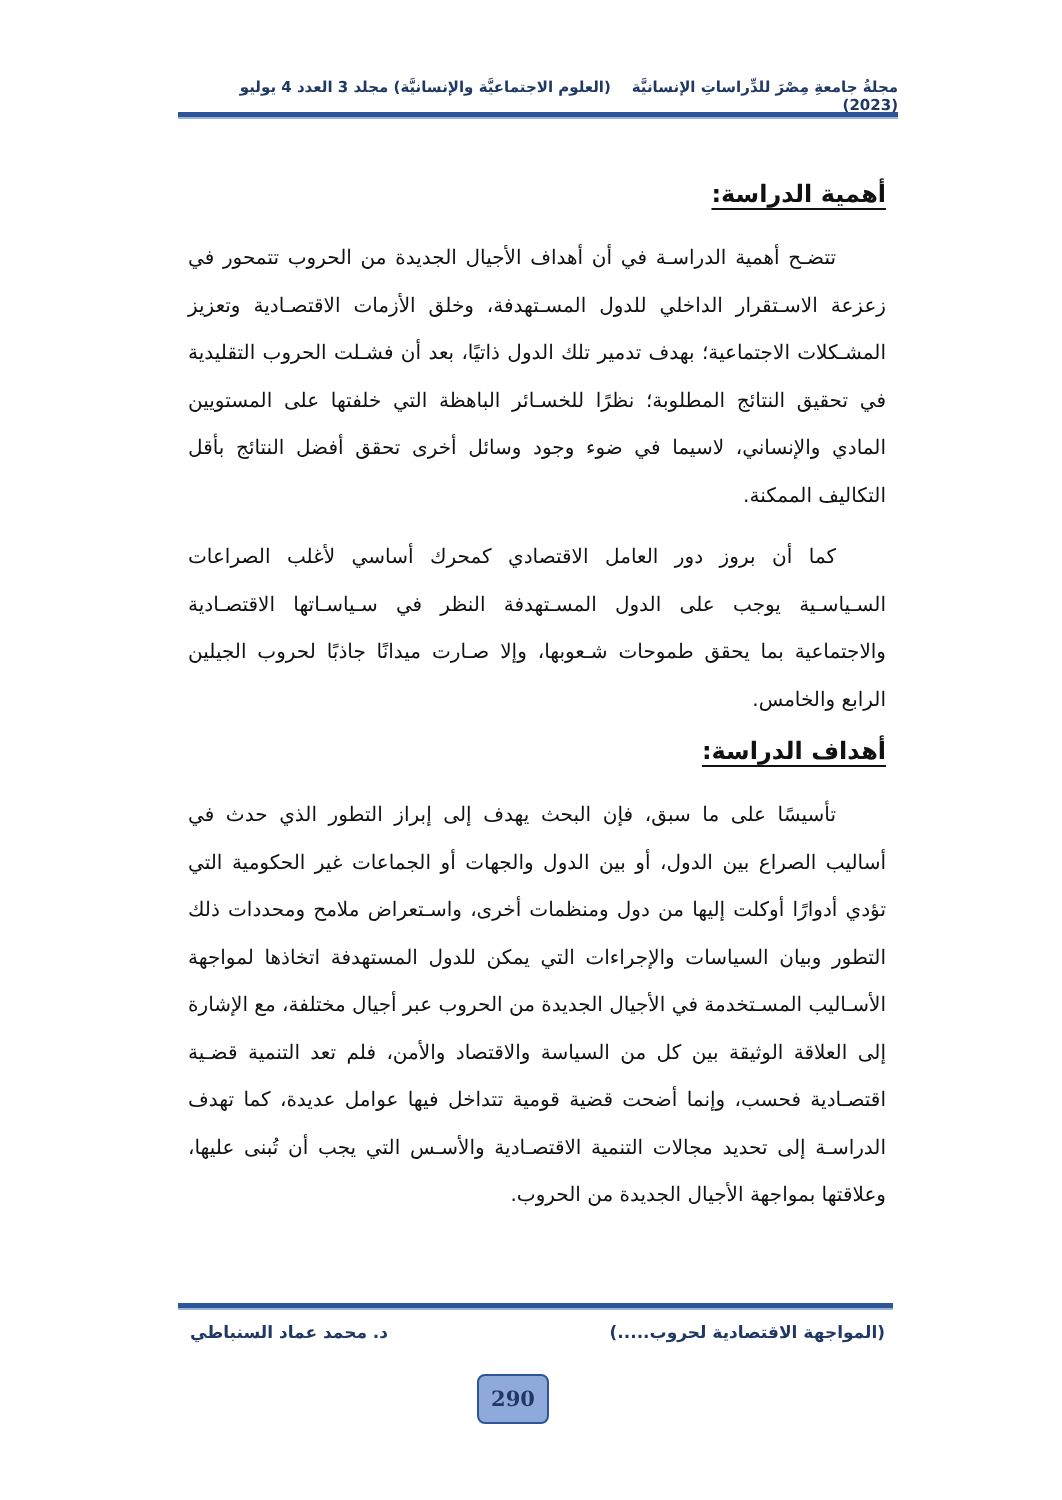مجلةُ جامعةِ مِصْرَ للدِّراساتِ الإنسانيَّة (العلوم الاجتماعيَّة والإنسانيَّة) مجلد 3 العدد 4 يوليو (2023)
أهمية الدراسة:
تتضـح أهمية الدراسـة في أن أهداف الأجيال الجديدة من الحروب تتمحور في زعزعة الاسـتقرار الداخلي للدول المسـتهدفة، وخلق الأزمات الاقتصـادية وتعزيز المشـكلات الاجتماعية؛ بهدف تدمير تلك الدول ذاتيًا، بعد أن فشـلت الحروب التقليدية في تحقيق النتائج المطلوبة؛ نظرًا للخسـائر الباهظة التي خلفتها على المستويين المادي والإنساني، لاسيما في ضوء وجود وسائل أخرى تحقق أفضل النتائج بأقل التكاليف الممكنة.
كما أن بروز دور العامل الاقتصادي كمحرك أساسي لأغلب الصراعات السـياسـية يوجب على الدول المسـتهدفة النظر في سـياسـاتها الاقتصـادية والاجتماعية بما يحقق طموحات شـعوبها، وإلا صـارت ميدانًا جاذبًا لحروب الجيلين الرابع والخامس.
أهداف الدراسة:
تأسيسًا على ما سبق، فإن البحث يهدف إلى إبراز التطور الذي حدث في أساليب الصراع بين الدول، أو بين الدول والجهات أو الجماعات غير الحكومية التي تؤدي أدوارًا أوكلت إليها من دول ومنظمات أخرى، واسـتعراض ملامح ومحددات ذلك التطور وبيان السياسات والإجراءات التي يمكن للدول المستهدفة اتخاذها لمواجهة الأسـاليب المسـتخدمة في الأجيال الجديدة من الحروب عبر أجيال مختلفة، مع الإشارة إلى العلاقة الوثيقة بين كل من السياسة والاقتصاد والأمن، فلم تعد التنمية قضـية اقتصـادية فحسب، وإنما أضحت قضية قومية تتداخل فيها عوامل عديدة، كما تهدف الدراسـة إلى تحديد مجالات التنمية الاقتصـادية والأسـس التي يجب أن تُبنى عليها، وعلاقتها بمواجهة الأجيال الجديدة من الحروب.
(المواجهة الاقتصادية لحروب.....) د. محمد عماد السنباطي
290